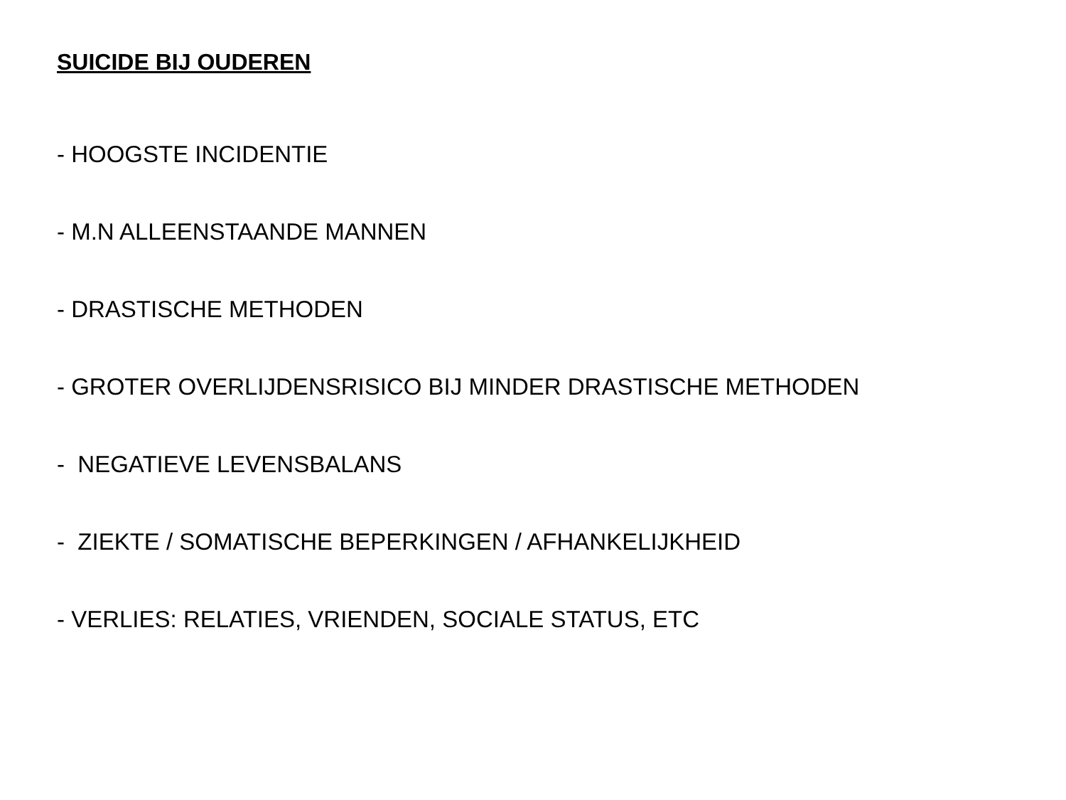SUICIDE BIJ OUDEREN
- HOOGSTE INCIDENTIE
- M.N ALLEENSTAANDE MANNEN
- DRASTISCHE METHODEN
- GROTER OVERLIJDENSRISICO BIJ MINDER DRASTISCHE METHODEN
- NEGATIEVE LEVENSBALANS
- ZIEKTE / SOMATISCHE BEPERKINGEN / AFHANKELIJKHEID
- VERLIES: RELATIES, VRIENDEN, SOCIALE STATUS, ETC